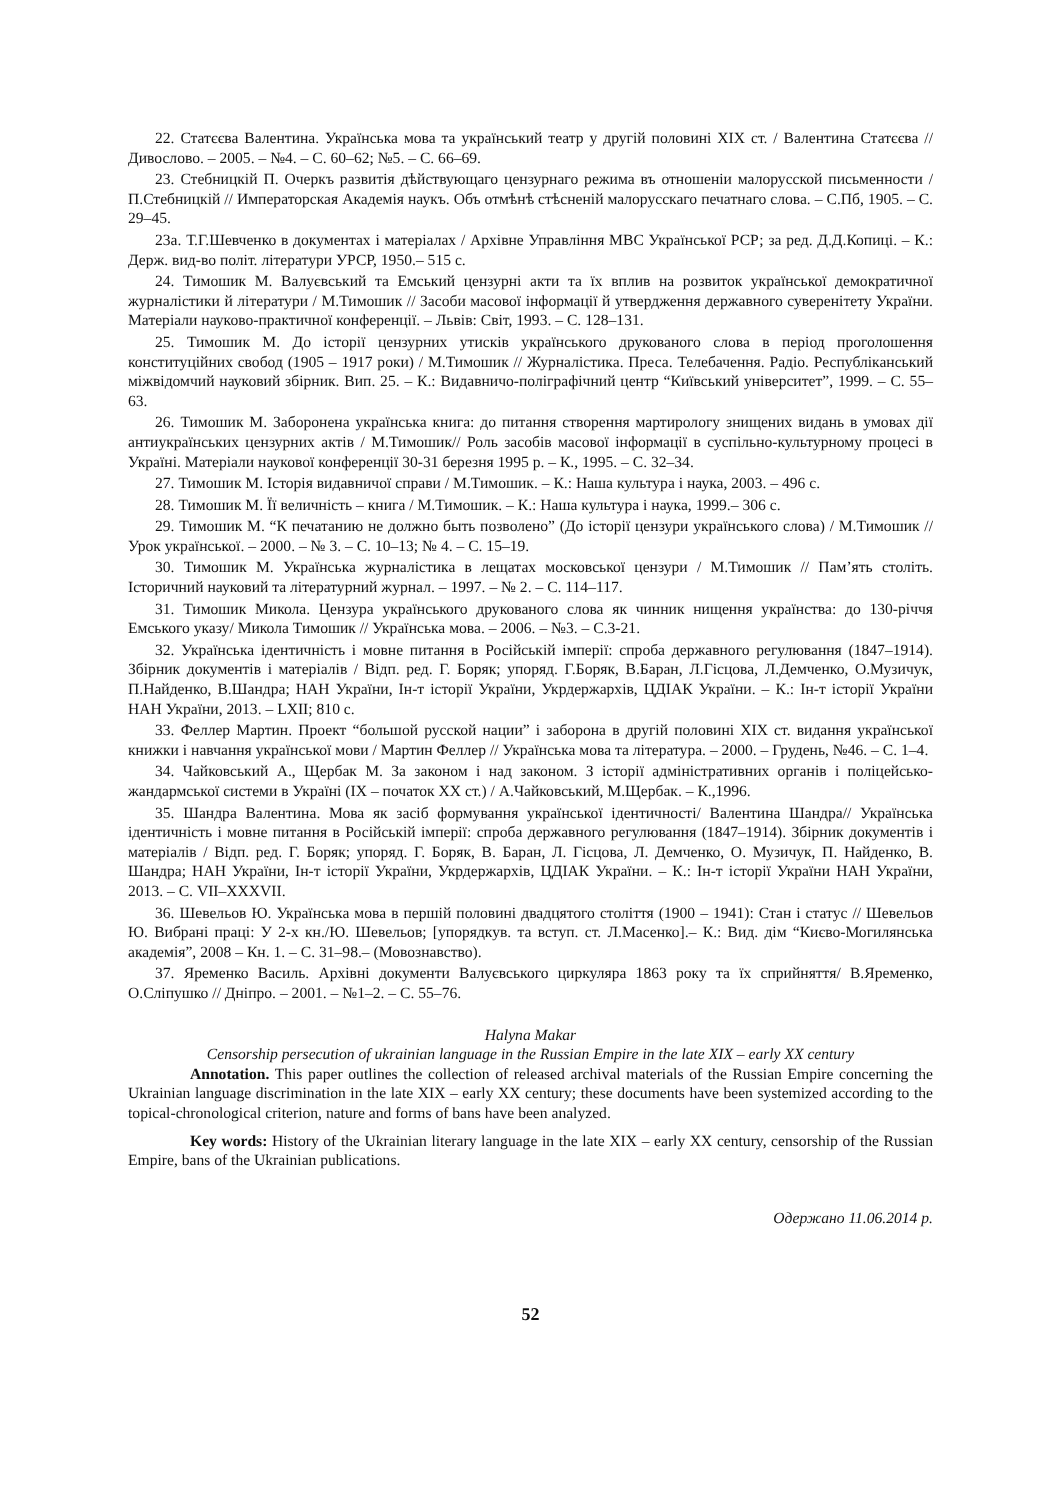22. Статєєва Валентина. Українська мова та український театр у другій половині XIX ст. / Валентина Статєєва // Дивослово. – 2005. – №4. – С. 60–62; №5. – С. 66–69.
23. Стебницкій П. Очеркъ развитія дѣйствующаго цензурнаго режима въ отношеніи малорусской письменности / П.Стебницкій // Императорская Академія наукъ. Объ отмѣнѣ стѣсненій малорусскаго печатнаго слова. – С.Пб, 1905. – С. 29–45.
23а. Т.Г.Шевченко в документах і матеріалах / Архівне Управління МВС Української РСР; за ред. Д.Д.Копиці. – К.: Держ. вид-во політ. літератури УРСР, 1950.– 515 с.
24. Тимошик М. Валуєвський та Емський цензурні акти та їх вплив на розвиток української демократичної журналістики й літератури / М.Тимошик // Засоби масової інформації й утвердження державного суверенітету України. Матеріали науково-практичної конференції. – Львів: Світ, 1993. – С. 128–131.
25. Тимошик М. До історії цензурних утисків українського друкованого слова в період проголошення конституційних свобод (1905 – 1917 роки) / М.Тимошик // Журналістика. Преса. Телебачення. Радіо. Республіканський міжвідомчий науковий збірник. Вип. 25. – К.: Видавничо-поліграфічний центр “Київський університет”, 1999. – С. 55–63.
26. Тимошик М. Заборонена українська книга: до питання створення мартирологу знищених видань в умовах дії антиукраїнських цензурних актів / М.Тимошик// Роль засобів масової інформації в суспільно-культурному процесі в Україні. Матеріали наукової конференції 30-31 березня 1995 р. – К., 1995. – С. 32–34.
27. Тимошик М. Історія видавничої справи / М.Тимошик. – К.: Наша культура і наука, 2003. – 496 с.
28. Тимошик М. Її величність – книга / М.Тимошик. – К.: Наша культура і наука, 1999.– 306 с.
29. Тимошик М. “К печатанию не должно быть позволено” (До історії цензури українського слова) / М.Тимошик // Урок української. – 2000. – № 3. – С. 10–13; № 4. – С. 15–19.
30. Тимошик М. Українська журналістика в лещатах московської цензури / М.Тимошик // Пам’ять століть. Історичний науковий та літературний журнал. – 1997. – № 2. – С. 114–117.
31. Тимошик Микола. Цензура українського друкованого слова як чинник нищення українства: до 130-річчя Емського указу/ Микола Тимошик // Українська мова. – 2006. – №3. – С.3-21.
32. Українська ідентичність і мовне питання в Російській імперії: спроба державного регулювання (1847–1914). Збірник документів і матеріалів / Відп. ред. Г. Боряк; упоряд. Г.Боряк, В.Баран, Л.Гісцова, Л.Демченко, О.Музичук, П.Найденко, В.Шандра; НАН України, Ін-т історії України, Укрдержархів, ЦДІАК України. – К.: Ін-т історії України НАН України, 2013. – LXII; 810 с.
33. Феллер Мартин. Проект “большой русской нации” і заборона в другій половині XIX ст. видання української книжки і навчання української мови / Мартин Феллер // Українська мова та література. – 2000. – Грудень, №46. – С. 1–4.
34. Чайковський А., Щербак М. За законом і над законом. З історії адміністративних органів і поліцейсько-жандармської системи в Україні (IX – початок XX ст.) / А.Чайковський, М.Щербак. – К.,1996.
35. Шандра Валентина. Мова як засіб формування української ідентичності/ Валентина Шандра// Українська ідентичність і мовне питання в Російській імперії: спроба державного регулювання (1847–1914). Збірник документів і матеріалів / Відп. ред. Г. Боряк; упоряд. Г. Боряк, В. Баран, Л. Гісцова, Л. Демченко, О. Музичук, П. Найденко, В. Шандра; НАН України, Ін-т історії України, Укрдержархів, ЦДІАК України. – К.: Ін-т історії України НАН України, 2013. – С. VII–XXXVII.
36. Шевельов Ю. Українська мова в першій половині двадцятого століття (1900 – 1941): Стан і статус // Шевельов Ю. Вибрані праці: У 2-х кн./Ю. Шевельов; [упорядкув. та вступ. ст. Л.Масенко].– К.: Вид. дім “Києво-Могилянська академія”, 2008 – Кн. 1. – С. 31–98.– (Мовознавство).
37. Яременко Василь. Архівні документи Валуєвського циркуляра 1863 року та їх сприйняття/ В.Яременко, О.Сліпушко // Дніпро. – 2001. – №1–2. – С. 55–76.
Halyna Makar
Censorship persecution of ukrainian language in the Russian Empire in the late XIX – early XX century
Annotation. This paper outlines the collection of released archival materials of the Russian Empire concerning the Ukrainian language discrimination in the late XIX – early XX century; these documents have been systemized according to the topical-chronological criterion, nature and forms of bans have been analyzed.
Key words: History of the Ukrainian literary language in the late XIX – early XX century, censorship of the Russian Empire, bans of the Ukrainian publications.
Одержано 11.06.2014 р.
52